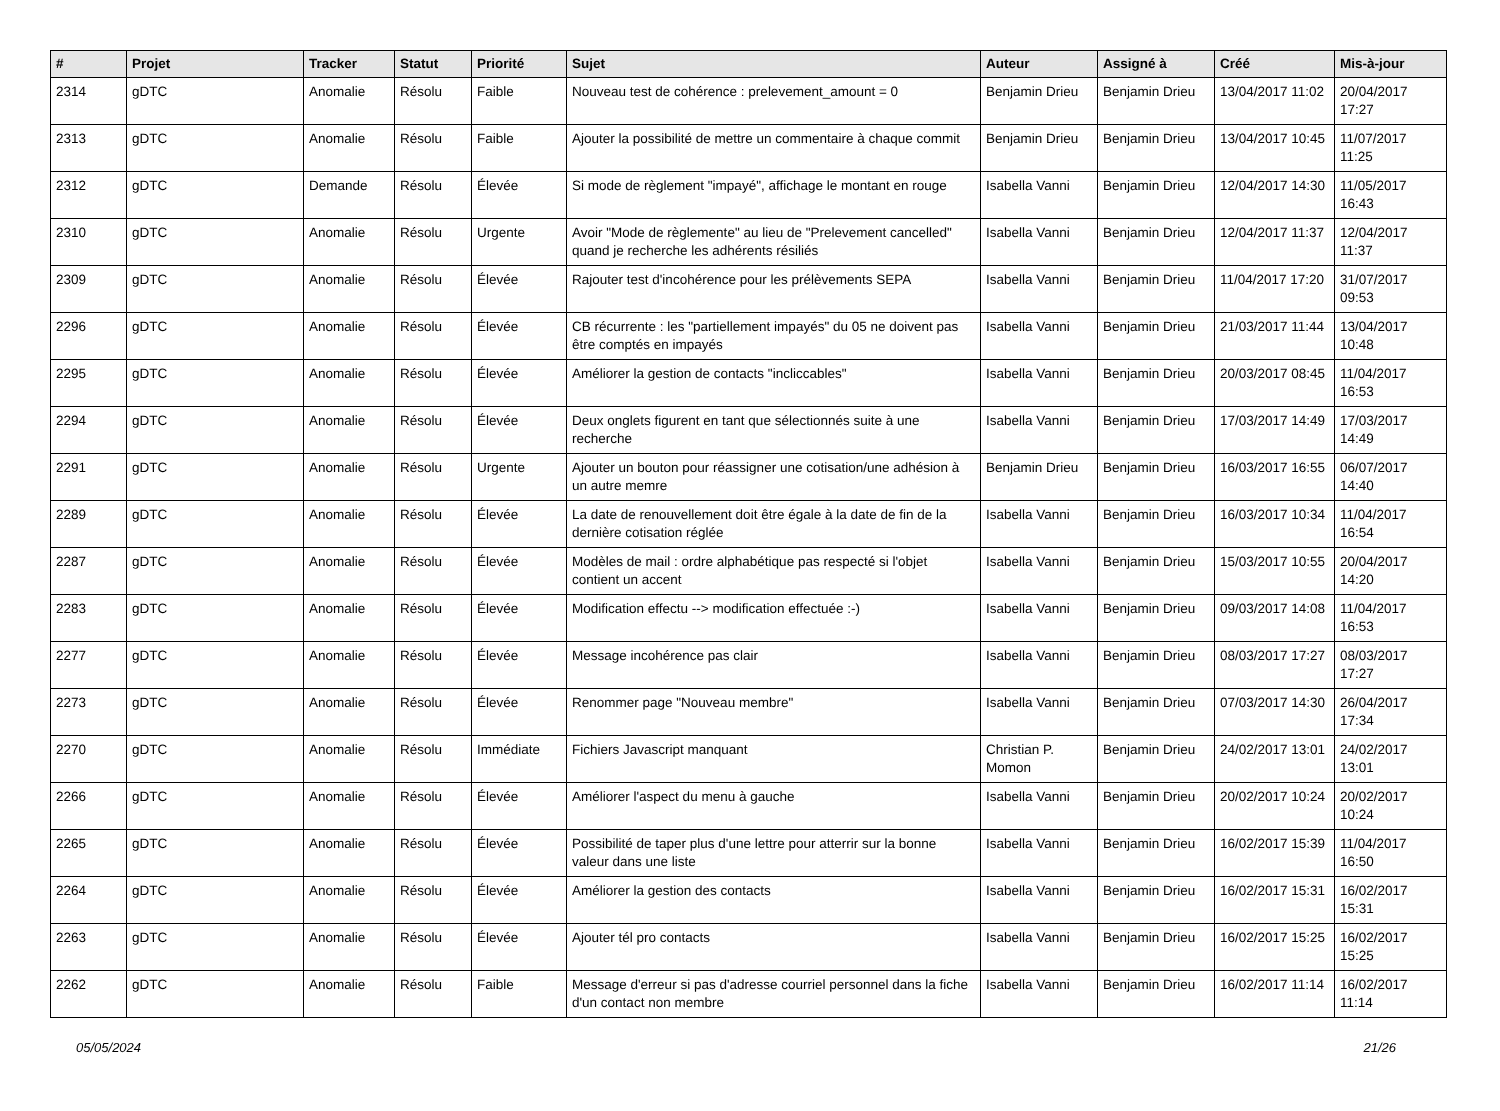| # | Projet | Tracker | Statut | Priorité | Sujet | Auteur | Assigné à | Créé | Mis-à-jour |
| --- | --- | --- | --- | --- | --- | --- | --- | --- | --- |
| 2314 | gDTC | Anomalie | Résolu | Faible | Nouveau test de cohérence : prelevement_amount = 0 | Benjamin Drieu | Benjamin Drieu | 13/04/2017 11:02 | 20/04/2017 17:27 |
| 2313 | gDTC | Anomalie | Résolu | Faible | Ajouter la possibilité de mettre un commentaire à chaque commit | Benjamin Drieu | Benjamin Drieu | 13/04/2017 10:45 | 11/07/2017 11:25 |
| 2312 | gDTC | Demande | Résolu | Élevée | Si mode de règlement "impayé", affichage le montant en rouge | Isabella Vanni | Benjamin Drieu | 12/04/2017 14:30 | 11/05/2017 16:43 |
| 2310 | gDTC | Anomalie | Résolu | Urgente | Avoir "Mode de règlemente" au lieu de "Prelevement cancelled" quand je recherche les adhérents résiliés | Isabella Vanni | Benjamin Drieu | 12/04/2017 11:37 | 12/04/2017 11:37 |
| 2309 | gDTC | Anomalie | Résolu | Élevée | Rajouter test d'incohérence pour les prélèvements SEPA | Isabella Vanni | Benjamin Drieu | 11/04/2017 17:20 | 31/07/2017 09:53 |
| 2296 | gDTC | Anomalie | Résolu | Élevée | CB récurrente : les "partiellement impayés" du 05 ne doivent pas être comptés en impayés | Isabella Vanni | Benjamin Drieu | 21/03/2017 11:44 | 13/04/2017 10:48 |
| 2295 | gDTC | Anomalie | Résolu | Élevée | Améliorer la gestion de contacts "incliccables" | Isabella Vanni | Benjamin Drieu | 20/03/2017 08:45 | 11/04/2017 16:53 |
| 2294 | gDTC | Anomalie | Résolu | Élevée | Deux onglets figurent en tant que sélectionnés suite à une recherche | Isabella Vanni | Benjamin Drieu | 17/03/2017 14:49 | 17/03/2017 14:49 |
| 2291 | gDTC | Anomalie | Résolu | Urgente | Ajouter un bouton pour réassigner une cotisation/une adhésion à un autre memre | Benjamin Drieu | Benjamin Drieu | 16/03/2017 16:55 | 06/07/2017 14:40 |
| 2289 | gDTC | Anomalie | Résolu | Élevée | La date de renouvellement doit être égale à la date de fin de la dernière cotisation réglée | Isabella Vanni | Benjamin Drieu | 16/03/2017 10:34 | 11/04/2017 16:54 |
| 2287 | gDTC | Anomalie | Résolu | Élevée | Modèles de mail : ordre alphabétique pas respecté si l'objet contient un accent | Isabella Vanni | Benjamin Drieu | 15/03/2017 10:55 | 20/04/2017 14:20 |
| 2283 | gDTC | Anomalie | Résolu | Élevée | Modification effectu --> modification effectuée :-) | Isabella Vanni | Benjamin Drieu | 09/03/2017 14:08 | 11/04/2017 16:53 |
| 2277 | gDTC | Anomalie | Résolu | Élevée | Message incohérence pas clair | Isabella Vanni | Benjamin Drieu | 08/03/2017 17:27 | 08/03/2017 17:27 |
| 2273 | gDTC | Anomalie | Résolu | Élevée | Renommer page "Nouveau membre" | Isabella Vanni | Benjamin Drieu | 07/03/2017 14:30 | 26/04/2017 17:34 |
| 2270 | gDTC | Anomalie | Résolu | Immédiate | Fichiers Javascript manquant | Christian P. Momon | Benjamin Drieu | 24/02/2017 13:01 | 24/02/2017 13:01 |
| 2266 | gDTC | Anomalie | Résolu | Élevée | Améliorer l'aspect du menu à gauche | Isabella Vanni | Benjamin Drieu | 20/02/2017 10:24 | 20/02/2017 10:24 |
| 2265 | gDTC | Anomalie | Résolu | Élevée | Possibilité de taper plus d'une lettre pour atterrir sur la bonne valeur dans une liste | Isabella Vanni | Benjamin Drieu | 16/02/2017 15:39 | 11/04/2017 16:50 |
| 2264 | gDTC | Anomalie | Résolu | Élevée | Améliorer la gestion des contacts | Isabella Vanni | Benjamin Drieu | 16/02/2017 15:31 | 16/02/2017 15:31 |
| 2263 | gDTC | Anomalie | Résolu | Élevée | Ajouter tél pro contacts | Isabella Vanni | Benjamin Drieu | 16/02/2017 15:25 | 16/02/2017 15:25 |
| 2262 | gDTC | Anomalie | Résolu | Faible | Message d'erreur si pas d'adresse courriel personnel dans la fiche d'un contact non membre | Isabella Vanni | Benjamin Drieu | 16/02/2017 11:14 | 16/02/2017 11:14 |
05/05/2024 21/26